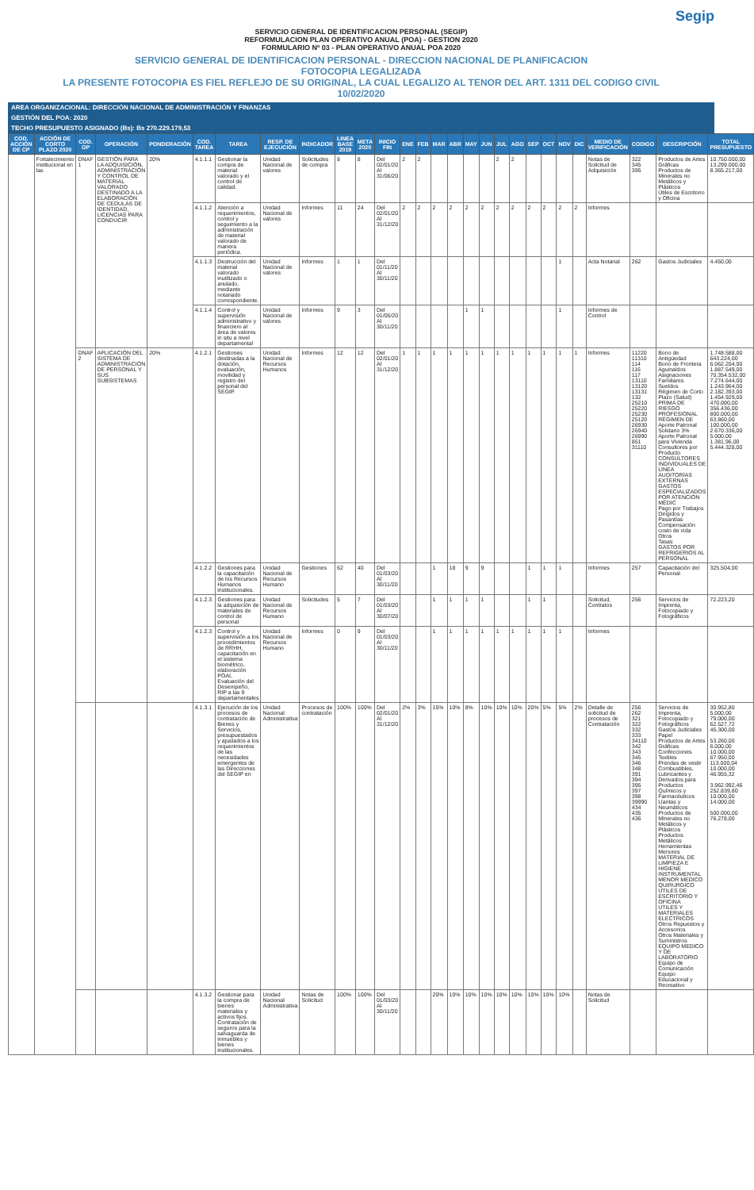Segip
SERVICIO GENERAL DE IDENTIFICACION PERSONAL (SEGIP)
REFORMULACION PLAN OPERATIVO ANUAL (POA) - GESTION 2020
FORMULARIO Nº 03 - PLAN OPERATIVO ANUAL POA 2020
SERVICIO GENERAL DE IDENTIFICACION PERSONAL - DIRECCION NACIONAL DE PLANIFICACION
FOTOCOPIA LEGALIZADA
LA PRESENTE FOTOCOPIA ES FIEL REFLEJO DE SU ORIGINAL, LA CUAL LEGALIZO AL TENOR DEL ART. 1311 DEL CODIGO CIVIL
10/02/2020
AREA ORGANIZACIONAL: DIRECCIÓN NACIONAL DE ADMINISTRACIÓN Y FINANZAS
GESTIÓN DEL POA: 2020
TECHO PRESUPUESTO ASIGNADO (Bs): Bs 270.229.179,53
| COD. ACCIÓN DE CP | ACCIÓN DE CORTO PLAZO 2020 | COD. OP | OPERACIÓN | PONDERACIÓN | COD. TAREA | TAREA | RESP. DE EJECUCIÓN | INDICADOR | LINEA BASE 2019 | META 2020 | INICIO FIN | ENE | FEB | MAR | ABR | MAY | JUN | JUL | AGO | SEP | OCT | NOV | DIC | MEDIO DE VERIFICACIÓN | CODIGO | DESCRIPCIÓN | TOTAL PRESUPUESTO |
| --- | --- | --- | --- | --- | --- | --- | --- | --- | --- | --- | --- | --- | --- | --- | --- | --- | --- | --- | --- | --- | --- | --- | --- | --- | --- | --- | --- |
| | Fortalecimiento institucional en las | DNAF 1 | GESTIÓN PARA LA ADQUISICIÓN, ADMINISTRACIÓN Y CONTROL DE MATERIAL VALORADO DESTINADO A LA ELABORACIÓN DE CEDULAS DE IDENTIDAD, LICENCIAS PARA CONDUCIR | 20% | 4.1.1.1 | Gestionar la compra de material valorado y el control de calidad. | Unidad Nacional de valores | Solicitudes de compra | 8 | 8 | Del 02/01/20 Al 31/06/20 | 2 | 2 | | | | | 2 | 2 | | | | | Notas de Solicitud de Adquisición | 322 345 395 | Productos de Artes Gráficas Productos de Minerales no Metálicos y Plásticos Útiles de Escritorio y Oficina | 10.750.000,00 13.299.000,00 8.365.217,00 |
| | | | | | 4.1.1.2 | Atención a requerimientos, control y seguimiento a la administración de material valorado de manera periódica. | Unidad Nacional de valores | Informes | 11 | 24 | Del 02/01/20 Al 31/12/20 | 2 | 2 | 2 | 2 | 2 | 2 | 2 | 2 | 2 | 2 | 2 | 2 | Informes | | | |
| | | | | | 4.1.1.3 | Destrucción del material valorado inutilizado o anulado, mediante notariado correspondiente. | Unidad Nacional de valores | Informes | 1 | 1 | Del 01/11/20 Al 30/11/20 | | | | | | | | | | | 1 | | Acta Notarial | 262 | Gastos Judiciales | 4.450,00 |
| | | | | | 4.1.1.4 | Control y supervisión administrativo y financiero al área de valores in situ a nivel departamental | Unidad Nacional de valores | Informes | 9 | 3 | Del 01/05/20 Al 30/11/20 | | | | | 1 | 1 | | | | | 1 | | Informes de Control | | | |
| | | DNAF 2 | APLICACIÓN DEL SISTEMA DE ADMINISTRACIÓN DE PERSONAL Y SUS SUBSISTEMAS | 20% | 4.1.2.1 | Gestiones destinadas a la dotación, evaluación, movilidad y registro del personal del SEGIP. | Unidad Nacional de Recursos Humanos | Informes | 12 | 12 | Del 02/01/20 Al 31/12/20 | 1 | 1 | 1 | 1 | 1 | 1 | 1 | 1 | 1 | 1 | 1 | 1 | Informes | 11220 11310 114 116 117 13110 13120 13131 132 25210 25220 25230 25120 26930 26940 26990 851 31110 | Bono de Antigüedad Bono de Frontera Aguinaldos Asignaciones Familiares Sueldos Régimen de Corto Plazo (Salud) PRIMA DE RIESGO PROFESIONAL RÉGIMEN DE Aporte Patronal Solidario 3% Aporte Patronal para Vivienda Consultores por Producto CONSULTORES INDIVIDUALES DE LÍNEA AUDITORÍAS EXTERNAS GASTOS ESPECIALIZADOS POR ATENCIÓN MÉDIC Pago por Trabajos Dirigidos y Pasantías Compensación costo de vida Otros Tasas GASTOS POR REFRIGERIOS AL PERSONAL | 1.748.588,00 643.224,00 6.062.204,00 1.887.549,00 70.354.532,00 7.274.644,00 1.243.964,00 2.182.393,00 1.454.929,00 470.000,00 356.436,00 800.000,00 63.860,00 100.000,00 2.670.336,00 5.000,00 1.381,96,00 5.444.328,00 |
| | | | | | 4.1.2.2 | Gestiones para la capacitación de los Recursos Humanos institucionales. | Unidad Nacional de Recursos Humano | Gestiones | 62 | 40 | Del 01/03/20 Al 30/11/20 | | | 1 | 18 | 9 | 9 | | | 1 | 1 | 1 | | Informes | 257 | Capacitación del Personal | 325.504,00 |
| | | | | | 4.1.2.3 | Gestiones para la adquisición de materiales de control de personal | Unidad Nacional de Recursos Humano | Solicitudes | 5 | 7 | Del 01/03/20 Al 30/07/20 | | | 1 | 1 | 1 | 1 | | | 1 | 1 | | | Solicitud, Contratos | 256 | Servicios de Imprenta, Fotocopiado y Fotográficos | 72.223,20 |
| | | | | | 4.1.2.3 | Control y supervisión a los procedimientos de RRHH, capacitación en el sistema biométrico, elaboración POAI, Evaluación del Desempeño, RIP a las 9 departamentales | Unidad Nacional de Recursos Humano | Informes | 0 | 9 | Del 01/03/20 Al 30/11/20 | | | 1 | 1 | 1 | 1 | 1 | 1 | 1 | 1 | 1 | | Informes | | | |
| | | | | | 4.1.3.1 | Ejecución de los procesos de contratación de Bienes y Servicios, presupuestados y ajustados a los requerimientos de las necesidades emergentes de las Direcciones del SEGIP en | Unidad Nacional Administrativa | Procesos de contratación | 100% | 100% | Del 02/01/20 Al 31/12/20 | 2% | 3% | 15% | 10% | 8% | 10% | 10% | 10% | 20% | 5% | 5% | 2% | Detalle de solicitud de procesos de Contratación | 256 262 321 322 332 333 34110 342 343 345 346 348 391 394 395 397 398 39990 434 435 436 | Servicios de Imprenta, Fotocopiado y Fotográficos Gastos Judiciales Papel Productos de Artes Gráficas Confecciones Textiles Prendas de vestir Combustibles, Lubricantes y Derivados para Productos Químicos y Farmacéuticos Llantas y Neumáticos Productos de Minerales no Metálicos y Plásticos Productos Metálicos Herramientas Menores MATERIAL DE LIMPIEZA E HIGIENE INSTRUMENTAL MENOR MEDICO QUIRURGICO UTILES DE ESCRITORIO Y OFICINA UTILES Y MATERIALES ELECTRICOS Otros Repuestos y Accesorios Otros Materiales y Suministros EQUIPO MEDICO Y DE LABORATORIO Equipo de Comunicación Equipo Educacional y Recreativo | 30.952,80 5.000,00 79.000,00 62.527,72 45.300,00 53.260,00 6.000,00 10.000,00 67.950,00 113.000,04 10.000,00 46.955,32 3.962.992,46 252.839,80 10.000,00 14.000,00 500.000,00 76.278,00 |
| | | | | | 4.1.3.2 | Gestionar para la compra de bienes materiales y activos fijos. Contratación de seguros para la salvaguarda de inmuebles y bienes institucionales. | Unidad Nacional Administrativa | Notas de Solicitud | 100% | 100% | Del 01/03/20 Al 30/11/20 | | | 20% | 10% | 10% | 10% | 10% | 10% | 10% | 10% | 10% | | Notas de Solicitud | | | |